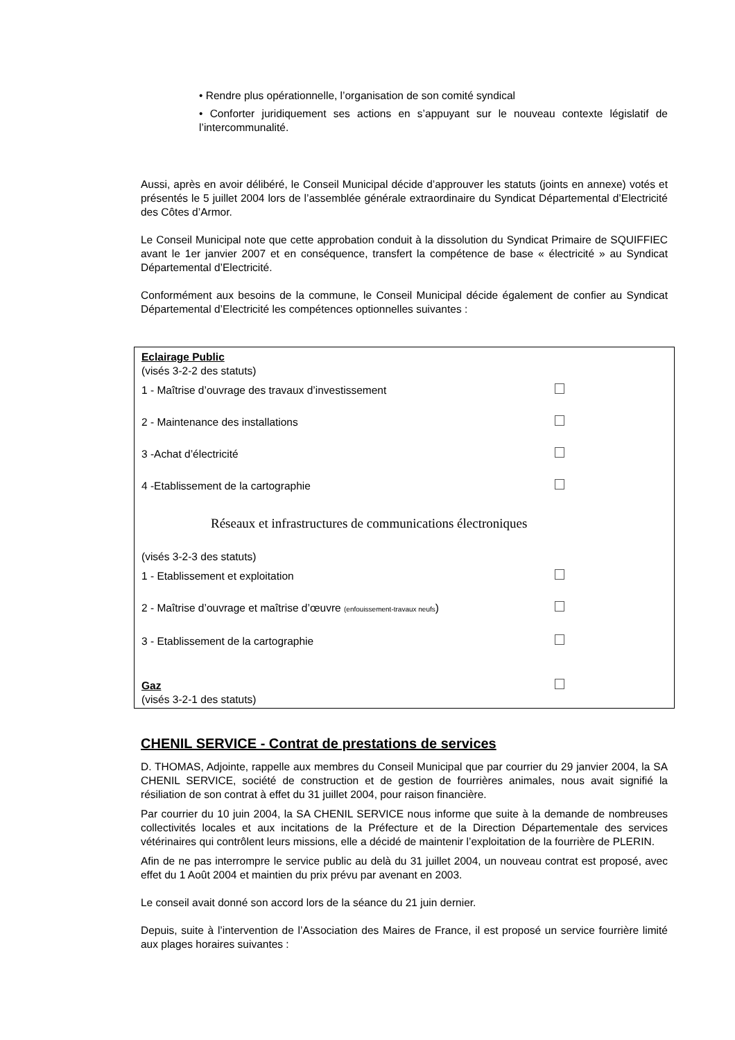• Rendre plus opérationnelle, l’organisation de son comité syndical
• Conforter juridiquement ses actions en s’appuyant sur le nouveau contexte législatif de l’intercommunalité.
Aussi, après en avoir délibéré, le Conseil Municipal décide d’approuver les statuts (joints en annexe) votés et présentés le 5 juillet 2004 lors de l’assemblée générale extraordinaire du Syndicat Départemental d’Electricité des Côtes d’Armor.
Le Conseil Municipal note que cette approbation conduit à la dissolution du Syndicat Primaire de SQUIFFIEC avant le 1er janvier 2007 et en conséquence, transfert la compétence de base « électricité » au Syndicat Départemental d’Electricité.
Conformément aux besoins de la commune, le Conseil Municipal décide également de confier au Syndicat Départemental d’Electricité les compétences optionnelles suivantes :
Eclairage Public
(visés 3-2-2 des statuts)
1 - Maîtrise d’ouvrage des travaux d’investissement
2 - Maintenance des installations
3 -Achat d’électricité
4 -Etablissement de la cartographie
Réseaux et infrastructures de communications électroniques
(visés 3-2-3 des statuts)
1 - Etablissement et exploitation
2 - Maîtrise d’ouvrage et maîtrise d’œuvre (enfouissement-travaux neufs)
3 - Etablissement de la cartographie
Gaz
(visés 3-2-1 des statuts)
CHENIL SERVICE - Contrat de prestations de services
D. THOMAS, Adjointe, rappelle aux membres du Conseil Municipal que par courrier du 29 janvier 2004, la SA CHENIL SERVICE, société de construction et de gestion de fourrières animales, nous avait signifié la résiliation de son contrat à effet du 31 juillet 2004, pour raison financière.
Par courrier du 10 juin 2004, la SA CHENIL SERVICE nous informe que suite à la demande de nombreuses collectivités locales et aux incitations de la Préfecture et de la Direction Départementale des services vétérinaires qui contrôlent leurs missions, elle a décidé de maintenir l’exploitation de la fourrière de PLERIN.
Afin de ne pas interrompre le service public au delà du 31 juillet 2004, un nouveau contrat est proposé, avec effet du 1 Août 2004 et maintien du prix prévu par avenant en 2003.
Le conseil avait donné son accord lors de la séance du 21 juin dernier.
Depuis, suite à l’intervention de l’Association des Maires de France, il est proposé un service fourrière limité aux plages horaires suivantes :